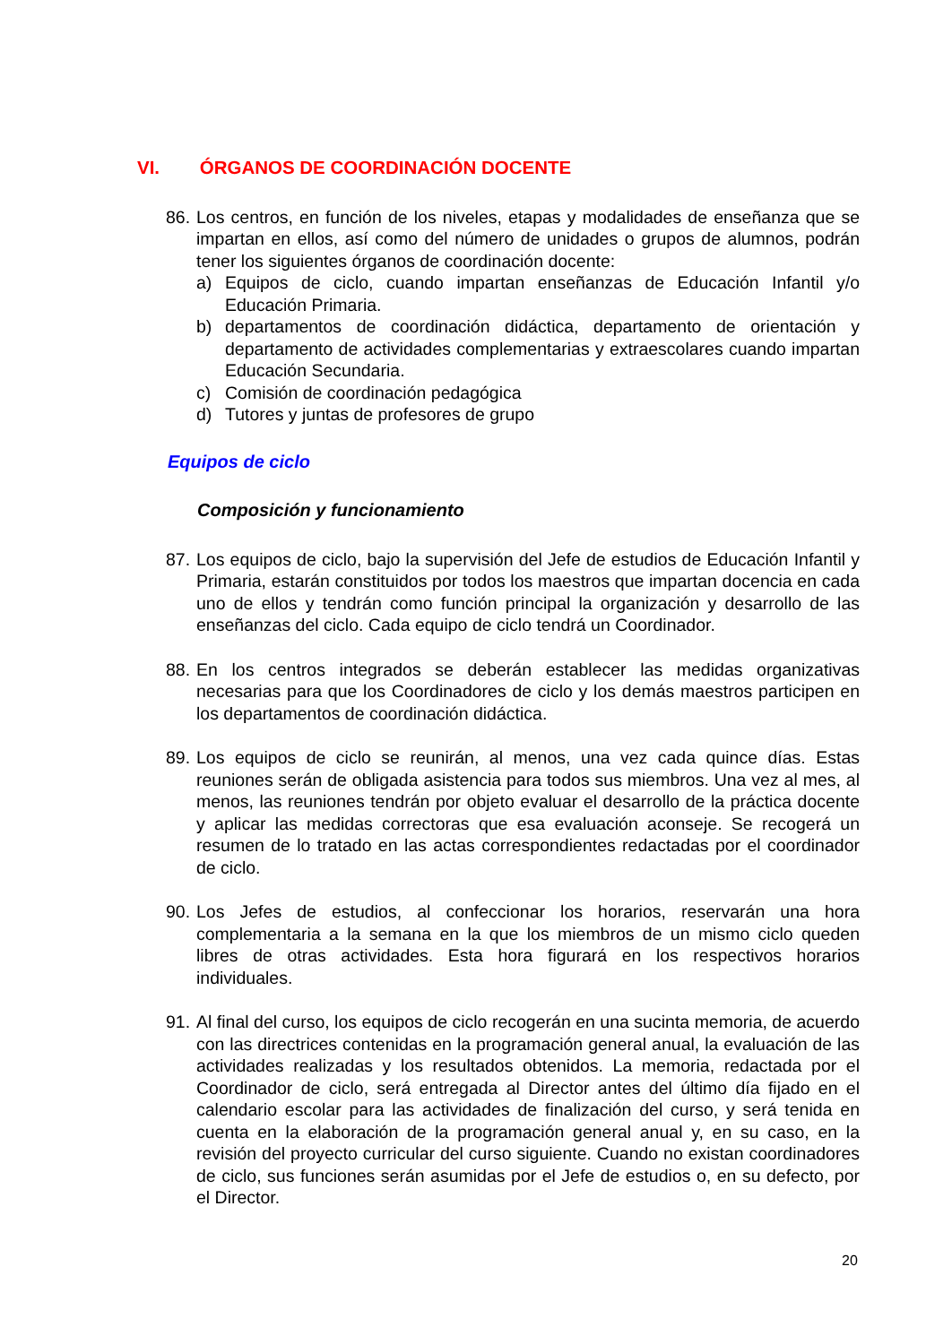VI. ÓRGANOS DE COORDINACIÓN DOCENTE
86.
Los centros, en función de los niveles, etapas y modalidades de enseñanza que se impartan en ellos, así como del número de unidades o grupos de alumnos, podrán tener los siguientes órganos de coordinación docente:
a) Equipos de ciclo, cuando impartan enseñanzas de Educación Infantil y/o Educación Primaria.
b) departamentos de coordinación didáctica, departamento de orientación y departamento de actividades complementarias y extraescolares cuando impartan Educación Secundaria.
c) Comisión de coordinación pedagógica
d) Tutores y juntas de profesores de grupo
Equipos de ciclo
Composición y funcionamiento
87.
Los equipos de ciclo, bajo la supervisión del Jefe de estudios de Educación Infantil y Primaria, estarán constituidos por todos los maestros que impartan docencia en cada uno de ellos y tendrán como función principal la organización y desarrollo de las enseñanzas del ciclo. Cada equipo de ciclo tendrá un Coordinador.
88.
En los centros integrados se deberán establecer las medidas organizativas necesarias para que los Coordinadores de ciclo y los demás maestros participen en los departamentos de coordinación didáctica.
89.
Los equipos de ciclo se reunirán, al menos, una vez cada quince días. Estas reuniones serán de obligada asistencia para todos sus miembros. Una vez al mes, al menos, las reuniones tendrán por objeto evaluar el desarrollo de la práctica docente y aplicar las medidas correctoras que esa evaluación aconseje. Se recogerá un resumen de lo tratado en las actas correspondientes redactadas por el coordinador de ciclo.
90.
Los Jefes de estudios, al confeccionar los horarios, reservarán una hora complementaria a la semana en la que los miembros de un mismo ciclo queden libres de otras actividades. Esta hora figurará en los respectivos horarios individuales.
91.
Al final del curso, los equipos de ciclo recogerán en una sucinta memoria, de acuerdo con las directrices contenidas en la programación general anual, la evaluación de las actividades realizadas y los resultados obtenidos. La memoria, redactada por el Coordinador de ciclo, será entregada al Director antes del último día fijado en el calendario escolar para las actividades de finalización del curso, y será tenida en cuenta en la elaboración de la programación general anual y, en su caso, en la revisión del proyecto curricular del curso siguiente. Cuando no existan coordinadores de ciclo, sus funciones serán asumidas por el Jefe de estudios o, en su defecto, por el Director.
20